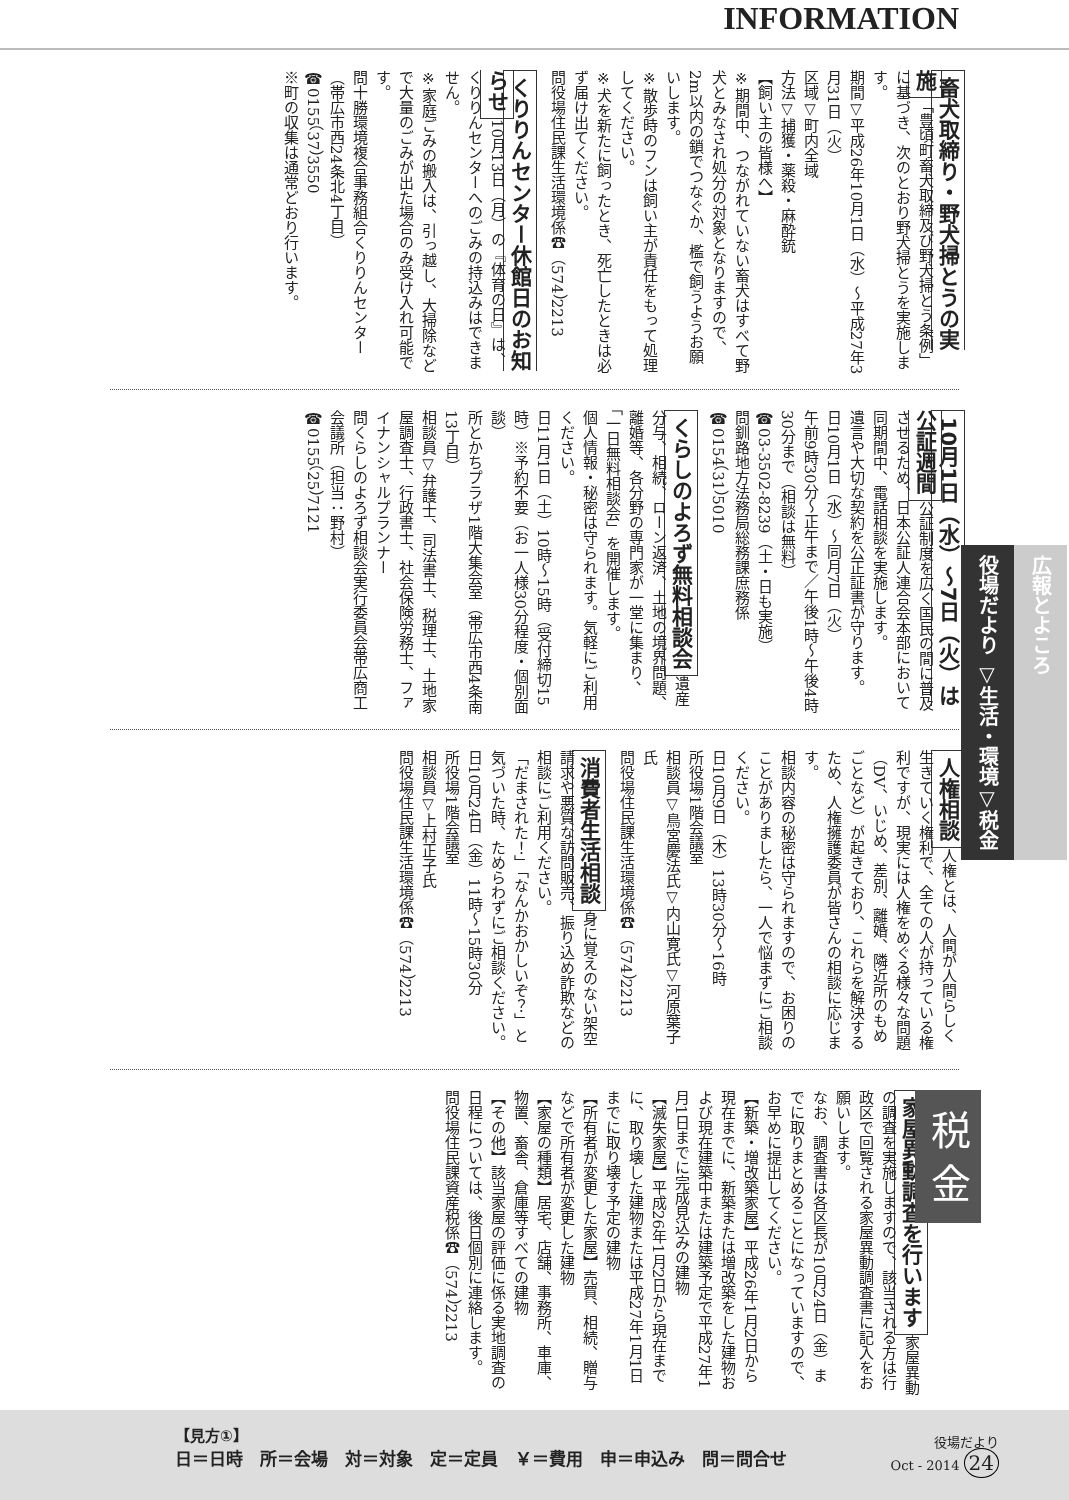INFORMATION
畜犬取締り・野犬掃とうの実施 「豊頃町畜犬取締及び野犬掃とう条例」に基づき、次のとおり野犬掃とうを実施します。
期間▽平成26年10月1日（水）～平成27年3月31日（火）
区域▽町内全域
方法▽捕獲・薬殺・麻酔銃
【飼い主の皆様へ】
※期間中、つながれていない畜犬はすべて野犬とみなされ処分の対象となりますので、2m以内の鎖でつなぐか、檻で飼うようお願いします。
※散歩時のフンは飼い主が責任をもって処理してください。
※犬を新たに飼ったとき、死亡したときは必ず届け出てください。
問役場住民課生活環境係☎（574）2213
くりりんセンター休館日のお知らせ 10月13日（月）の『体育の日』は、くりりんセンターへのごみの持込みはできません。
※家庭ごみの搬入は、引っ越し、大掃除などで大量のごみが出た場合のみ受け入れ可能です。
問十勝環境複合事務組合くりりんセンター（帯広市西24条北4丁目）
☎0155（37）3550
※町の収集は通常どおり行います。
10月1日（水）～7日（火）は公証週間 公証制度を広く国民の間に普及させるため、日本公証人連合会本部において同期間中、電話相談を実施します。
遺言や大切な契約を公正証書が守ります。
日10月1日（水）～同月7日（火）
午前9時30分～正午まで／午後1時～午後4時30分まで（相談は無料）
☎03-3502-8239（土・日も実施）
問釧路地方法務局総務課庶務係
☎0154（31）5010
くらしのよろず無料相談会 遺産分与、相続、ローン返済、土地の境界問題、離婚等、各分野の専門家が一堂に集まり、「一日無料相談会」を開催します。
個人情報・秘密は守られます。気軽にご利用ください。
日11月1日（土）10時～15時（受付締切15時）※予約不要（お一人様30分程度・個別面談）
所とかちプラザ1階大集会室（帯広市西4条南13丁目）
相談員▽弁護士、司法書士、税理士、土地家屋調査士、行政書士、社会保険労務士、ファイナンシャルプランナー
問くらしのよろず相談会実行委員会帯広商工会議所（担当：野村）
☎0155（25）7121
人権相談 人権とは、人間が人間らしく生きていく権利で、全ての人が持っている権利ですが、現実には人権をめぐる様々な問題（DV、いじめ、差別、離婚、隣近所のもめごとなど）が起きており、これらを解決するため、人権擁護委員が皆さんの相談に応じます。
相談内容の秘密は守られますので、お困りのことがありましたら、一人で悩まずにご相談ください。
日10月9日（木）13時30分～16時
所役場1階会議室
相談員▽鳥宮慶法氏▽内山寛氏▽河原葉子氏
問役場住民課生活環境係☎（574）2213
消費者生活相談 身に覚えのない架空請求や悪質な訪問販売、振り込め詐欺などの相談にご利用ください。
「だまされた！」「なんかおかしいぞ？」と気づいた時、ためらわずにご相談ください。
日10月24日（金）11時～15時30分
所役場1階会議室
相談員▽上村正子氏
問役場住民課生活環境係☎（574）2213
税 金
家屋異動調査を行います 家屋異動の調査を実施しますので、該当される方は行政区で回覧される家屋異動調査書に記入をお願いします。
なお、調査書は各区長が10月24日（金）までに取りまとめることになっていますので、お早めに提出してください。
【新築・増改築家屋】平成26年1月2日から現在までに、新築または増改築をした建物および現在建築中または建築予定で平成27年1月1日までに完成見込みの建物
【滅失家屋】平成26年1月2日から現在までに、取り壊した建物または平成27年1月1日までに取り壊す予定の建物
【所有者が変更した家屋】売買、相続、贈与などで所有者が変更した建物
【家屋の種類】居宅、店舗、事務所、車庫、物置、畜舎、倉庫等すべての建物
【その他】該当家屋の評価に係る実地調査の日程については、後日個別に連絡します。
問役場住民課資産税係☎（574）2213
広報とよころ
役場だより ▽生活・環境▽税金
【見方①】
日＝日時　所＝会場　対＝対象　定＝定員　￥＝費用　申＝申込み　問＝問合せ
役場だより
Oct - 2014 24